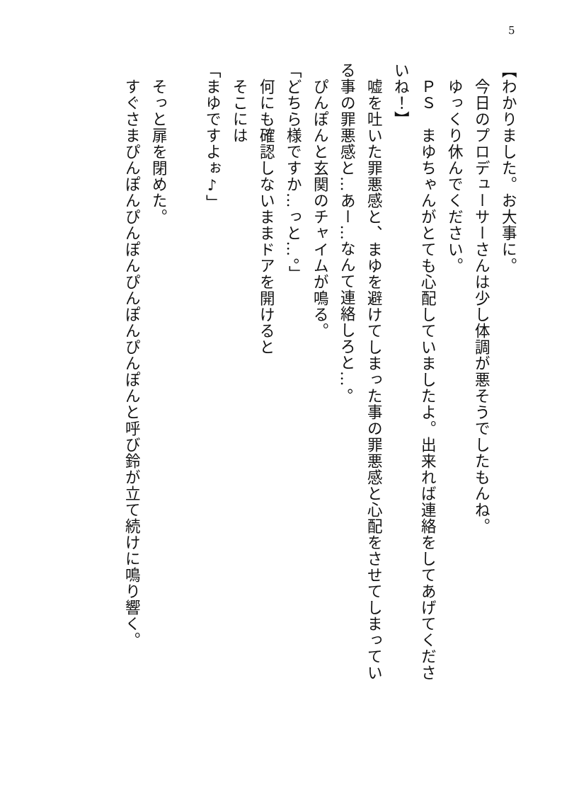5
【わかりました。お大事に。
　今日のプロデューサーさんは少し体調が悪そうでしたもんね。
　ゆっくり休んでください。
　ＰＳ　まゆちゃんがとても心配していましたよ。出来れば連絡をしてあげてくださいね！】
　嘘を吐いた罪悪感と、まゆを避けてしまった事の罪悪感と心配をさせてしまっている事の罪悪感と…あー…なんて連絡しろと…。
　ぴんぽんと玄関のチャイムが鳴る。
「どちら様ですか…っと…。」
　何にも確認しないままドアを開けると
　そこには
「まゆですよぉ♪」
　
　そっと扉を閉めた。
　すぐさまぴんぽんぴんぽんぴんぽんぴんぽんと呼び鈴が立て続けに鳴り響く。